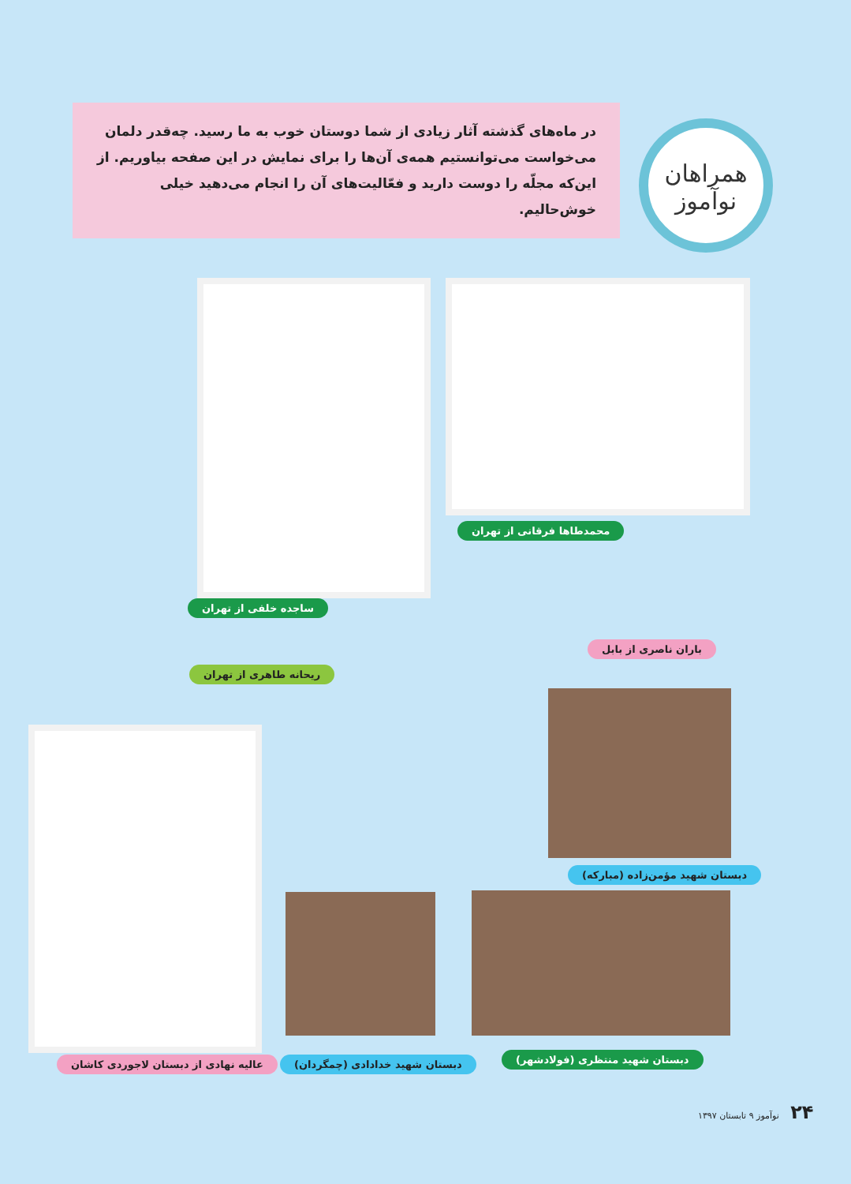در ماه‌های گذشته آثار زیادی از شما دوستان خوب به ما رسید. چه‌قدر دلمان می‌خواست می‌توانستیم همه‌ی آن‌ها را برای نمایش در این صفحه بیاوریم. از این‌که مجلّه را دوست دارید و فعّالیت‌های آن را انجام می‌دهید خیلی خوش‌حالیم.
همراهان
نوآموز
محمدطاها فرقانی از تهران
ساجده خلفی از تهران
باران ناصری از بابل
ریحانه طاهری از تهران
دبستان شهید مؤمن‌زاده (مبارکه)
عالیه نهادی از دبستان لاجوردی کاشان دبستان شهید خدادادی (چمگردان) دبستان شهید منتظری (فولادشهر)
۲۴ نوآموز ۹ تابستان ۱۳۹۷